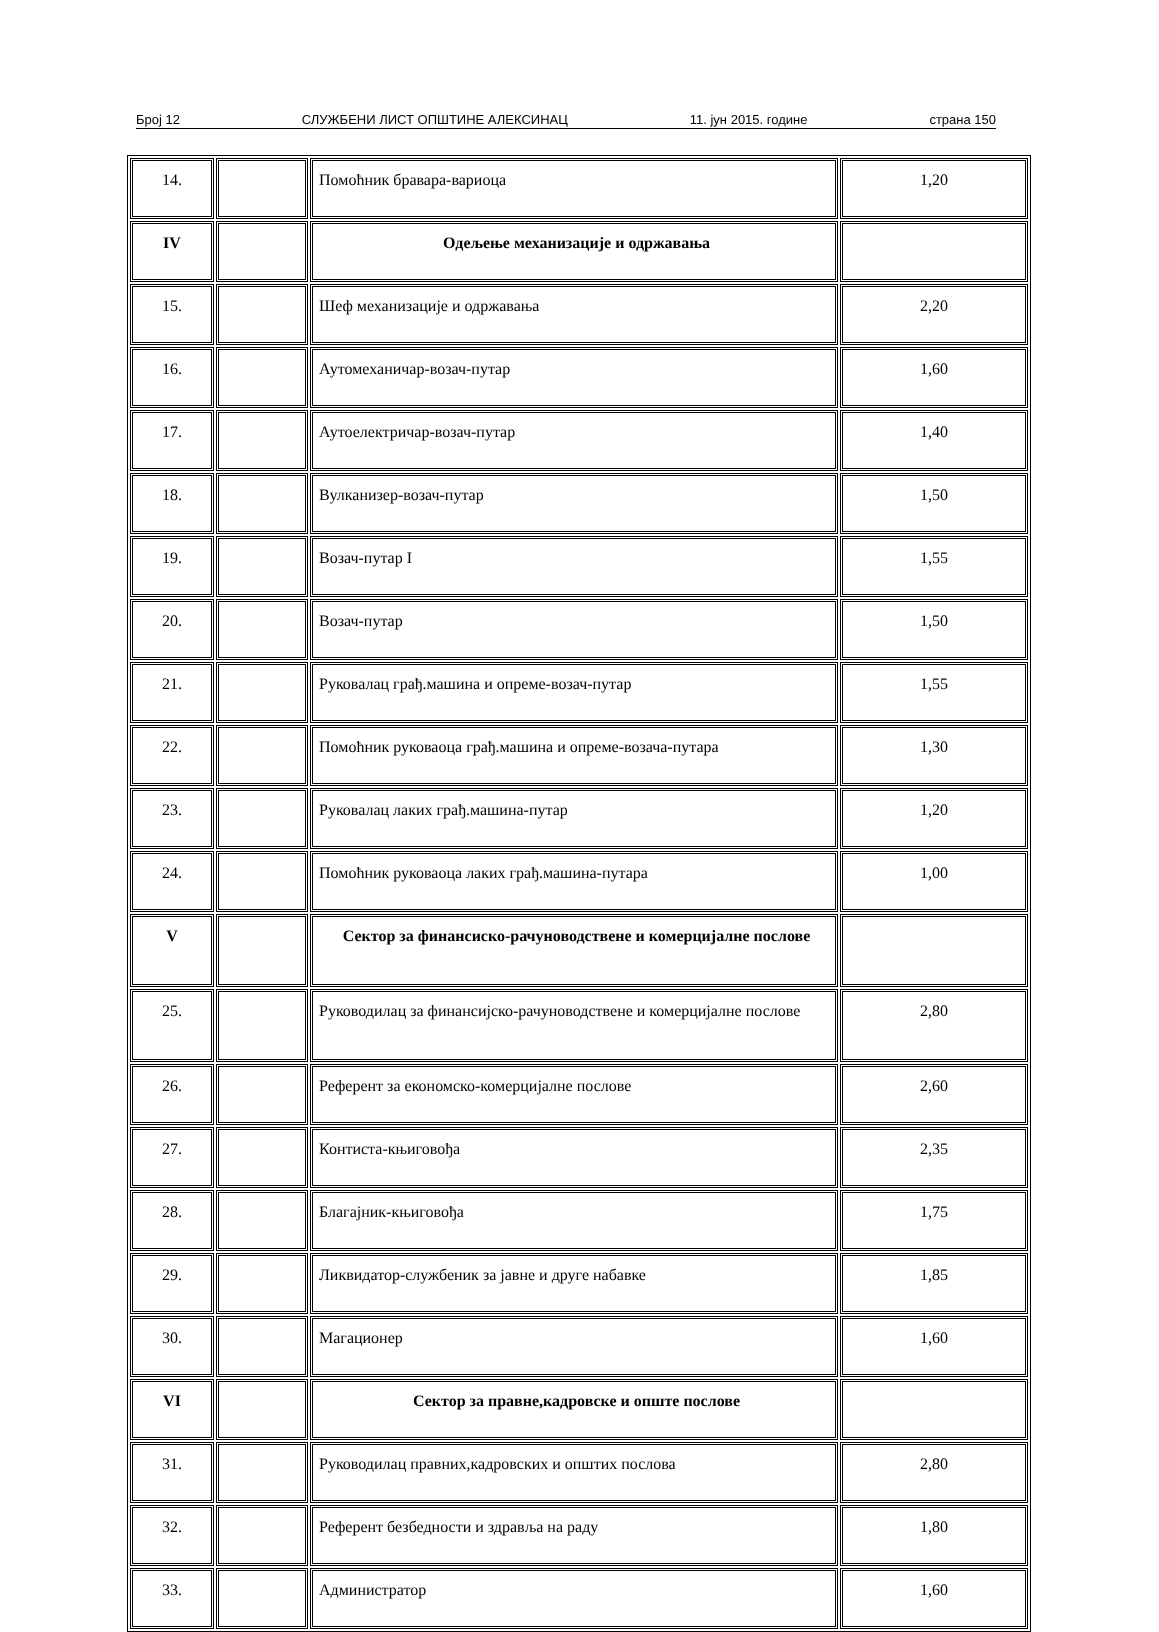Број 12 СЛУЖБЕНИ ЛИСТ ОПШТИНЕ АЛЕКСИНАЦ 11. јун 2015. године страна 150
| 14. | | Помоћник бравара-вариоца | 1,20 |
| IV | | Одељење механизације и одржавања | |
| 15. | | Шеф механизације и одржавања | 2,20 |
| 16. | | Аутомеханичар-возач-путар | 1,60 |
| 17. | | Аутоелектричар-возач-путар | 1,40 |
| 18. | | Вулканизер-возач-путар | 1,50 |
| 19. | | Возач-путар I | 1,55 |
| 20. | | Возач-путар | 1,50 |
| 21. | | Руковалац грађ.машина и опреме-возач-путар | 1,55 |
| 22. | | Помоћник руковаоца грађ.машина и опреме-возача-путара | 1,30 |
| 23. | | Руковалац лаких грађ.машина-путар | 1,20 |
| 24. | | Помоћник руковаоца лаких грађ.машина-путара | 1,00 |
| V | | Сектор за финансиско-рачуноводствене и комерцијалне послове | |
| 25. | | Руководилац за финансијско-рачуноводствене и комерцијалне послове | 2,80 |
| 26. | | Референт за економско-комерцијалне послове | 2,60 |
| 27. | | Контиста-књиговођа | 2,35 |
| 28. | | Благајник-књиговођа | 1,75 |
| 29. | | Ликвидатор-службеник за јавне и друге набавке | 1,85 |
| 30. | | Магационер | 1,60 |
| VI | | Сектор за правне,кадровске и опште послове | |
| 31. | | Руководилац правних,кадровских и општих послова | 2,80 |
| 32. | | Референт безбедности и здравља на раду | 1,80 |
| 33. | | Администратор | 1,60 |